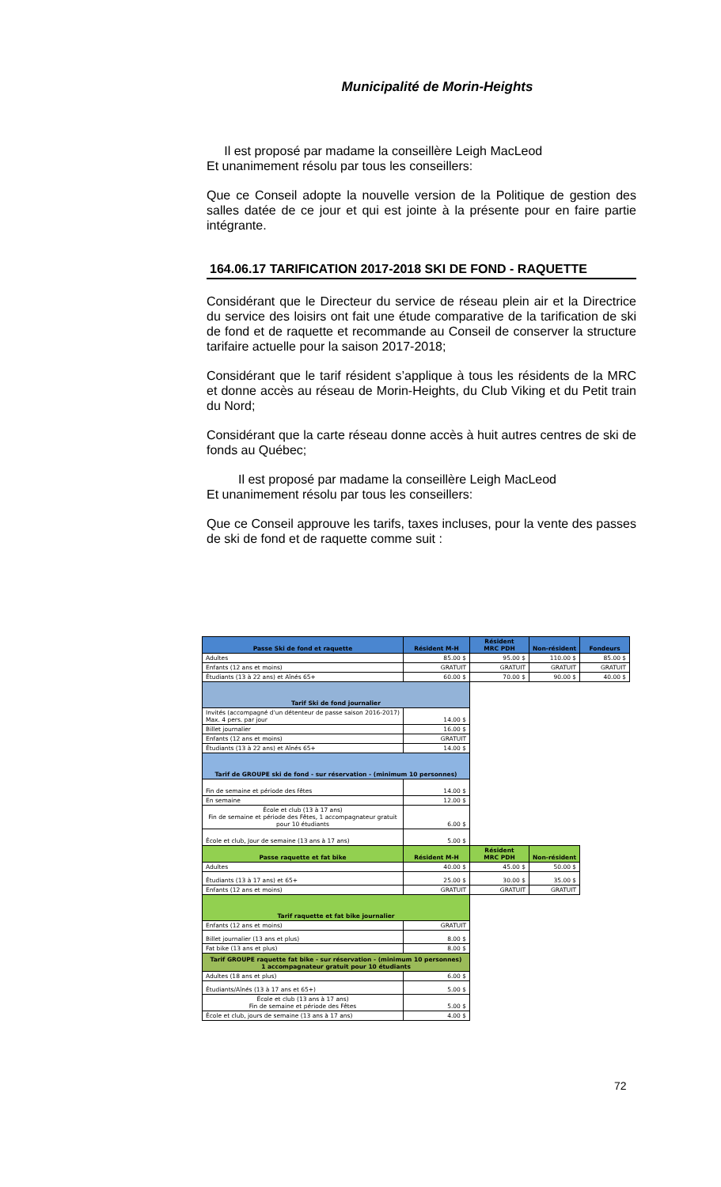Municipalité de Morin-Heights
Il est proposé par madame la conseillère Leigh MacLeod
Et unanimement résolu par tous les conseillers:
Que ce Conseil adopte la nouvelle version de la Politique de gestion des salles datée de ce jour et qui est jointe à la présente pour en faire partie intégrante.
164.06.17 TARIFICATION 2017-2018 SKI DE FOND - RAQUETTE
Considérant que le Directeur du service de réseau plein air et la Directrice du service des loisirs ont fait une étude comparative de la tarification de ski de fond et de raquette et recommande au Conseil de conserver la structure tarifaire actuelle pour la saison 2017-2018;
Considérant que le tarif résident s’applique à tous les résidents de la MRC et donne accès au réseau de Morin-Heights, du Club Viking et du Petit train du Nord;
Considérant que la carte réseau donne accès à huit autres centres de ski de fonds au Québec;
Il est proposé par madame la conseillère Leigh MacLeod
Et unanimement résolu par tous les conseillers:
Que ce Conseil approuve les tarifs, taxes incluses, pour la vente des passes de ski de fond et de raquette comme suit :
| Passe Ski de fond et raquette | Résident M-H | Résident MRC PDH | Non-résident | Fondeurs |
| --- | --- | --- | --- | --- |
| Adultes | 85.00 $ | 95.00 $ | 110.00 $ | 85.00 $ |
| Enfants (12 ans et moins) | GRATUIT | GRATUIT | GRATUIT | GRATUIT |
| Étudiants (13 à 22 ans) et Aînés 65+ | 60.00 $ | 70.00 $ | 90.00 $ | 40.00 $ |
| Tarif Ski de fond journalier | | | | |
| Invités (accompagné d'un détenteur de passe saison 2016-2017) Max. 4 pers. par jour | 14.00 $ | | | |
| Billet journalier | 16.00 $ | | | |
| Enfants (12 ans et moins) | GRATUIT | | | |
| Étudiants (13 à 22 ans) et Aînés 65+ | 14.00 $ | | | |
| Tarif de GROUPE ski de fond - sur réservation - (minimum 10 personnes) | | | | |
| Fin de semaine et période des fêtes | 14.00 $ | | | |
| En semaine | 12.00 $ | | | |
| École et club (13 à 17 ans) Fin de semaine et période des Fêtes, 1 accompagnateur gratuit pour 10 étudiants | 6.00 $ | | | |
| École et club, Jour de semaine (13 ans à 17 ans) | 5.00 $ | | | |
| Passe raquette et fat bike | Résident M-H | Résident MRC PDH | Non-résident | |
| Adultes | 40.00 $ | 45.00 $ | 50.00 $ | |
| Étudiants (13 à 17 ans) et 65+ | 25.00 $ | 30.00 $ | 35.00 $ | |
| Enfants (12 ans et moins) | GRATUIT | GRATUIT | GRATUIT | |
| Tarif raquette et fat bike journalier | | | | |
| Enfants (12 ans et moins) | GRATUIT | | | |
| Billet journalier (13 ans et plus) | 8.00 $ | | | |
| Fat bike (13 ans et plus) | 8.00 $ | | | |
| Tarif GROUPE raquette fat bike - sur réservation - (minimum 10 personnes) 1 accompagnateur gratuit pour 10 étudiants | | | | |
| Adultes (18 ans et plus) | 6.00 $ | | | |
| Étudiants/Aînés (13 à 17 ans et 65+) | 5.00 $ | | | |
| École et club (13 ans à 17 ans) Fin de semaine et période des Fêtes | 5.00 $ | | | |
| École et club, jours de semaine (13 ans à 17 ans) | 4.00 $ | | | |
72